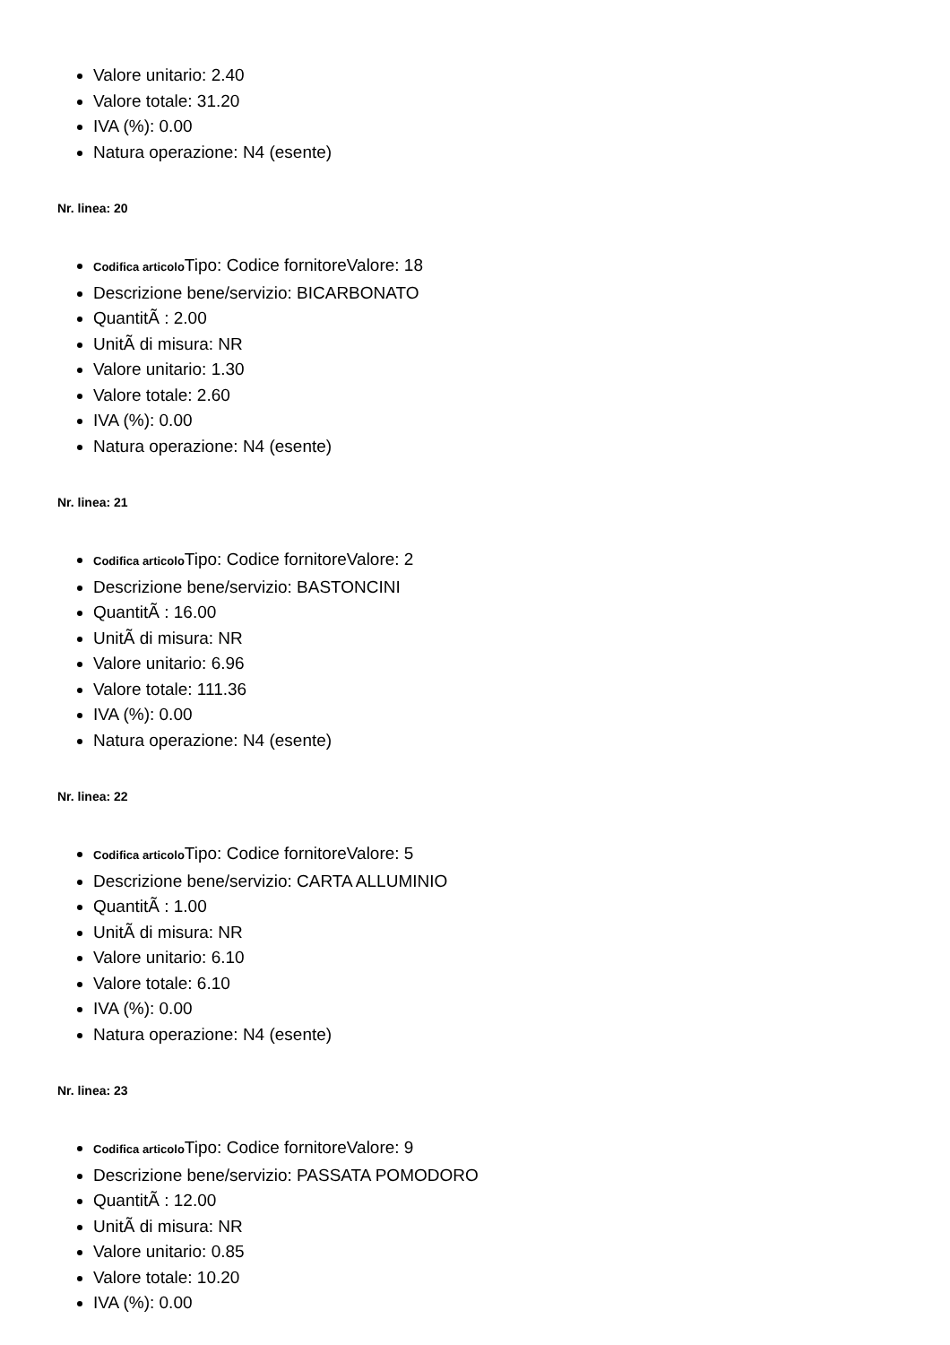Valore unitario: 2.40
Valore totale: 31.20
IVA (%): 0.00
Natura operazione: N4 (esente)
Nr. linea: 20
Codifica articolo Tipo: Codice fornitoreValore: 18
Descrizione bene/servizio: BICARBONATO
QuantitÃ : 2.00
UnitÃ di misura: NR
Valore unitario: 1.30
Valore totale: 2.60
IVA (%): 0.00
Natura operazione: N4 (esente)
Nr. linea: 21
Codifica articolo Tipo: Codice fornitoreValore: 2
Descrizione bene/servizio: BASTONCINI
QuantitÃ : 16.00
UnitÃ di misura: NR
Valore unitario: 6.96
Valore totale: 111.36
IVA (%): 0.00
Natura operazione: N4 (esente)
Nr. linea: 22
Codifica articolo Tipo: Codice fornitoreValore: 5
Descrizione bene/servizio: CARTA ALLUMINIO
QuantitÃ : 1.00
UnitÃ di misura: NR
Valore unitario: 6.10
Valore totale: 6.10
IVA (%): 0.00
Natura operazione: N4 (esente)
Nr. linea: 23
Codifica articolo Tipo: Codice fornitoreValore: 9
Descrizione bene/servizio: PASSATA POMODORO
QuantitÃ : 12.00
UnitÃ di misura: NR
Valore unitario: 0.85
Valore totale: 10.20
IVA (%): 0.00